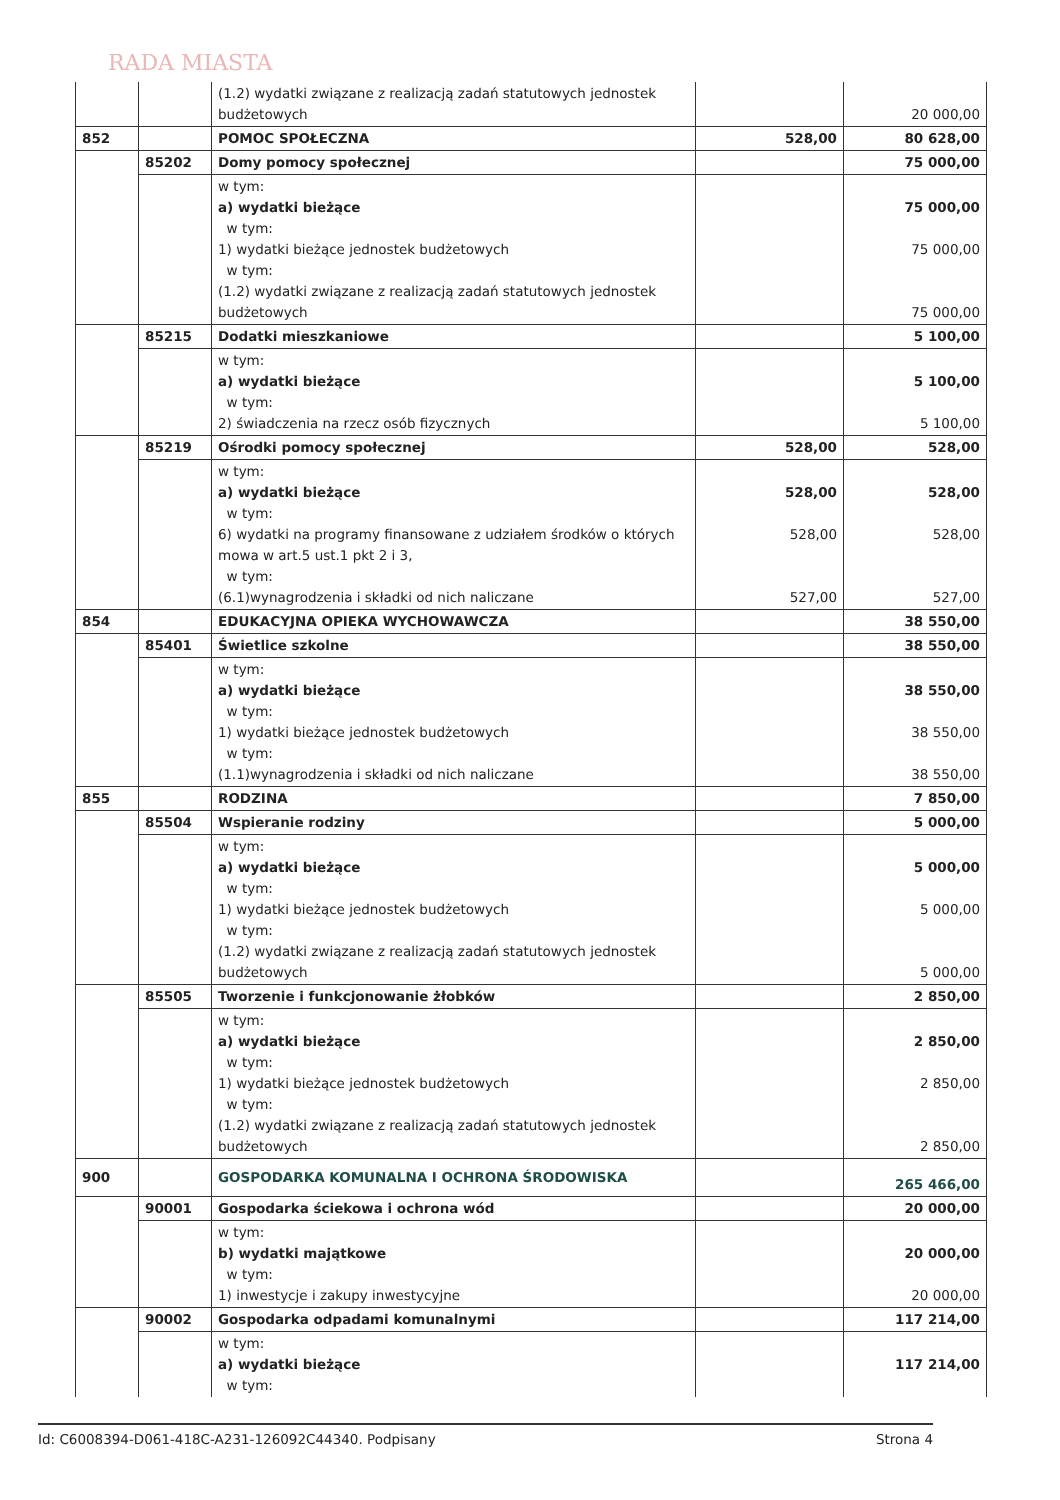RADA MIASTA
| | | (1.2) wydatki związane z realizacją zadań statutowych jednostek budżetowych | | 20 000,00 |
| 852 | | POMOC SPOŁECZNA | 528,00 | 80 628,00 |
| | 85202 | Domy pomocy społecznej | | 75 000,00 |
| | | w tym: a) wydatki bieżące w tym: 1) wydatki bieżące jednostek budżetowych w tym: (1.2) wydatki związane z realizacją zadań statutowych jednostek budżetowych | | 75 000,00 75 000,00 75 000,00 |
| | 85215 | Dodatki mieszkaniowe | | 5 100,00 |
| | | w tym: a) wydatki bieżące w tym: 2) świadczenia na rzecz osób fizycznych | | 5 100,00 5 100,00 |
| | 85219 | Ośrodki pomocy społecznej | 528,00 | 528,00 |
| | | w tym: a) wydatki bieżące w tym: 6) wydatki na programy finansowane z udziałem środków o których mowa w art.5 ust.1 pkt 2 i 3, w tym: (6.1)wynagrodzenia i składki od nich naliczane | 528,00 528,00 527,00 | 528,00 528,00 527,00 |
| 854 | | EDUKACYJNA OPIEKA WYCHOWAWCZA | | 38 550,00 |
| | 85401 | Świetlice szkolne | | 38 550,00 |
| | | w tym: a) wydatki bieżące w tym: 1) wydatki bieżące jednostek budżetowych w tym: (1.1)wynagrodzenia i składki od nich naliczane | | 38 550,00 38 550,00 38 550,00 |
| 855 | | RODZINA | | 7 850,00 |
| | 85504 | Wspieranie rodziny | | 5 000,00 |
| | | w tym: a) wydatki bieżące w tym: 1) wydatki bieżące jednostek budżetowych w tym: (1.2) wydatki związane z realizacją zadań statutowych jednostek budżetowych | | 5 000,00 5 000,00 5 000,00 |
| | 85505 | Tworzenie i funkcjonowanie żłobków | | 2 850,00 |
| | | w tym: a) wydatki bieżące w tym: 1) wydatki bieżące jednostek budżetowych w tym: (1.2) wydatki związane z realizacją zadań statutowych jednostek budżetowych | | 2 850,00 2 850,00 2 850,00 |
| 900 | | GOSPODARKA KOMUNALNA I OCHRONA ŚRODOWISKA | | 265 466,00 |
| | 90001 | Gospodarka ściekowa i ochrona wód | | 20 000,00 |
| | | w tym: b) wydatki majątkowe w tym: 1) inwestycje i zakupy inwestycyjne | | 20 000,00 20 000,00 |
| | 90002 | Gospodarka odpadami komunalnymi | | 117 214,00 |
| | | w tym: a) wydatki bieżące w tym: | | 117 214,00 |
Id: C6008394-D061-418C-A231-126092C44340. Podpisany Strona 4